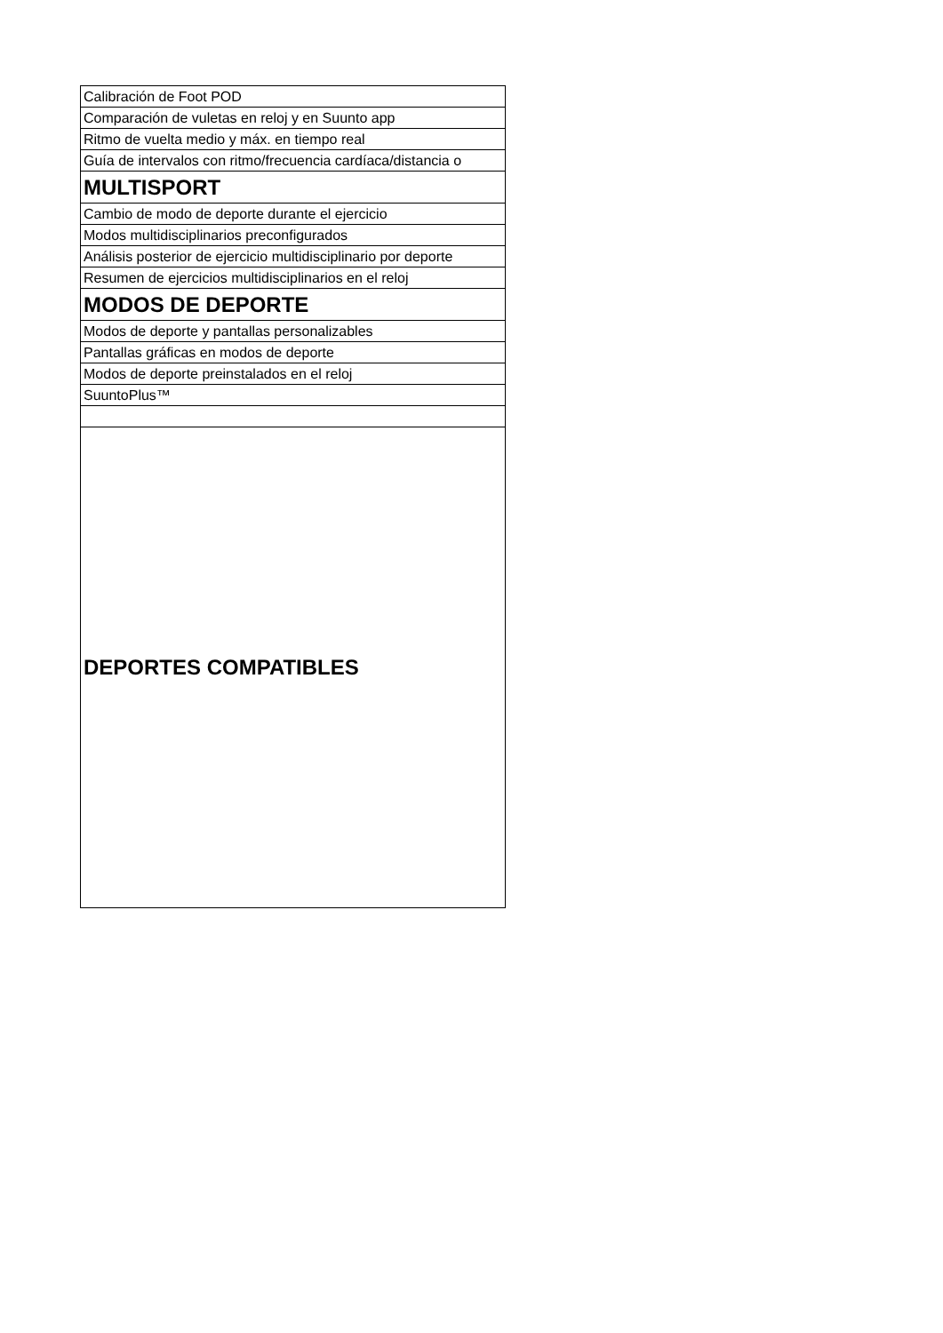| Calibración de Foot POD |
| Comparación de vuletas en reloj y en Suunto app |
| Ritmo de vuelta medio y máx. en tiempo real |
| Guía de intervalos con ritmo/frecuencia cardíaca/distancia o |
| MULTISPORT |
| Cambio de modo de deporte durante el ejercicio |
| Modos multidisciplinarios preconfigurados |
| Análisis posterior de ejercicio multidisciplinario por deporte |
| Resumen de ejercicios multidisciplinarios en el reloj |
| MODOS DE DEPORTE |
| Modos de deporte y pantallas personalizables |
| Pantallas gráficas en modos de deporte |
| Modos de deporte preinstalados en el reloj |
| SuuntoPlus™ |
| DEPORTES COMPATIBLES |